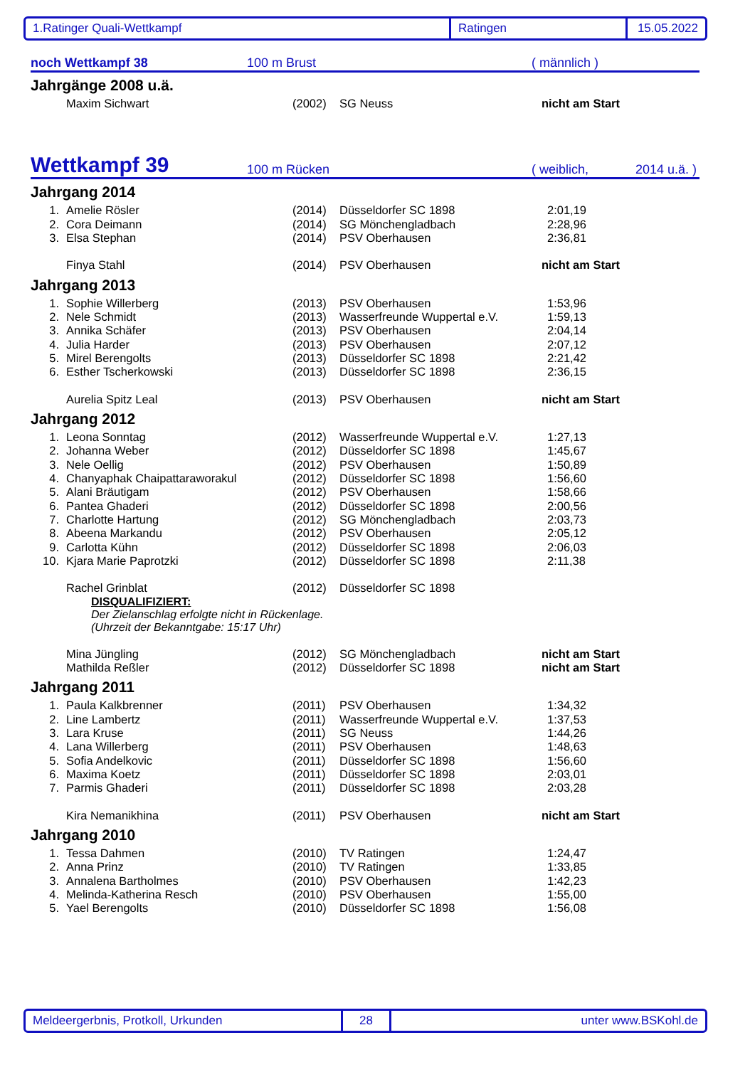1.Ratinger Quali-Wettkampf Ratingen 15.05.2022
noch Wettkampf 38 100 m Brust ( männlich )
Jahrgänge 2008 u.ä.
| | Maxim Sichwart | (2002) | SG Neuss | nicht am Start |
Wettkampf 39 100 m Rücken ( weiblich, 2014 u.ä. )
Jahrgang 2014
| 1. | Amelie Rösler | (2014) | Düsseldorfer SC 1898 | 2:01,19 |
| 2. | Cora Deimann | (2014) | SG Mönchengladbach | 2:28,96 |
| 3. | Elsa Stephan | (2014) | PSV Oberhausen | 2:36,81 |
| | Finya Stahl | (2014) | PSV Oberhausen | nicht am Start |
Jahrgang 2013
| 1. | Sophie Willerberg | (2013) | PSV Oberhausen | 1:53,96 |
| 2. | Nele Schmidt | (2013) | Wasserfreunde Wuppertal e.V. | 1:59,13 |
| 3. | Annika Schäfer | (2013) | PSV Oberhausen | 2:04,14 |
| 4. | Julia Harder | (2013) | PSV Oberhausen | 2:07,12 |
| 5. | Mirel Berengolts | (2013) | Düsseldorfer SC 1898 | 2:21,42 |
| 6. | Esther Tscherkowski | (2013) | Düsseldorfer SC 1898 | 2:36,15 |
| | Aurelia Spitz Leal | (2013) | PSV Oberhausen | nicht am Start |
Jahrgang 2012
| 1. | Leona Sonntag | (2012) | Wasserfreunde Wuppertal e.V. | 1:27,13 |
| 2. | Johanna Weber | (2012) | Düsseldorfer SC 1898 | 1:45,67 |
| 3. | Nele Oellig | (2012) | PSV Oberhausen | 1:50,89 |
| 4. | Chanyaphak Chaipattaraworakul | (2012) | Düsseldorfer SC 1898 | 1:56,60 |
| 5. | Alani Bräutigam | (2012) | PSV Oberhausen | 1:58,66 |
| 6. | Pantea Ghaderi | (2012) | Düsseldorfer SC 1898 | 2:00,56 |
| 7. | Charlotte Hartung | (2012) | SG Mönchengladbach | 2:03,73 |
| 8. | Abeena Markandu | (2012) | PSV Oberhausen | 2:05,12 |
| 9. | Carlotta Kühn | (2012) | Düsseldorfer SC 1898 | 2:06,03 |
| 10. | Kjara Marie Paprotzki | (2012) | Düsseldorfer SC 1898 | 2:11,38 |
| | Rachel Grinblat | (2012) | Düsseldorfer SC 1898 | |
DISQUALIFIZIERT:
Der Zielanschlag erfolgte nicht in Rückenlage.
(Uhrzeit der Bekanntgabe: 15:17 Uhr)
| | Mina Jüngling | (2012) | SG Mönchengladbach | nicht am Start |
| | Mathilda Reßler | (2012) | Düsseldorfer SC 1898 | nicht am Start |
Jahrgang 2011
| 1. | Paula Kalkbrenner | (2011) | PSV Oberhausen | 1:34,32 |
| 2. | Line Lambertz | (2011) | Wasserfreunde Wuppertal e.V. | 1:37,53 |
| 3. | Lara Kruse | (2011) | SG Neuss | 1:44,26 |
| 4. | Lana Willerberg | (2011) | PSV Oberhausen | 1:48,63 |
| 5. | Sofia Andelkovic | (2011) | Düsseldorfer SC 1898 | 1:56,60 |
| 6. | Maxima Koetz | (2011) | Düsseldorfer SC 1898 | 2:03,01 |
| 7. | Parmis Ghaderi | (2011) | Düsseldorfer SC 1898 | 2:03,28 |
| | Kira Nemanikhina | (2011) | PSV Oberhausen | nicht am Start |
Jahrgang 2010
| 1. | Tessa Dahmen | (2010) | TV Ratingen | 1:24,47 |
| 2. | Anna Prinz | (2010) | TV Ratingen | 1:33,85 |
| 3. | Annalena Bartholmes | (2010) | PSV Oberhausen | 1:42,23 |
| 4. | Melinda-Katherina Resch | (2010) | PSV Oberhausen | 1:55,00 |
| 5. | Yael Berengolts | (2010) | Düsseldorfer SC 1898 | 1:56,08 |
Meldeergerbnis, Protkoll, Urkunden 28 unter www.BSKohl.de